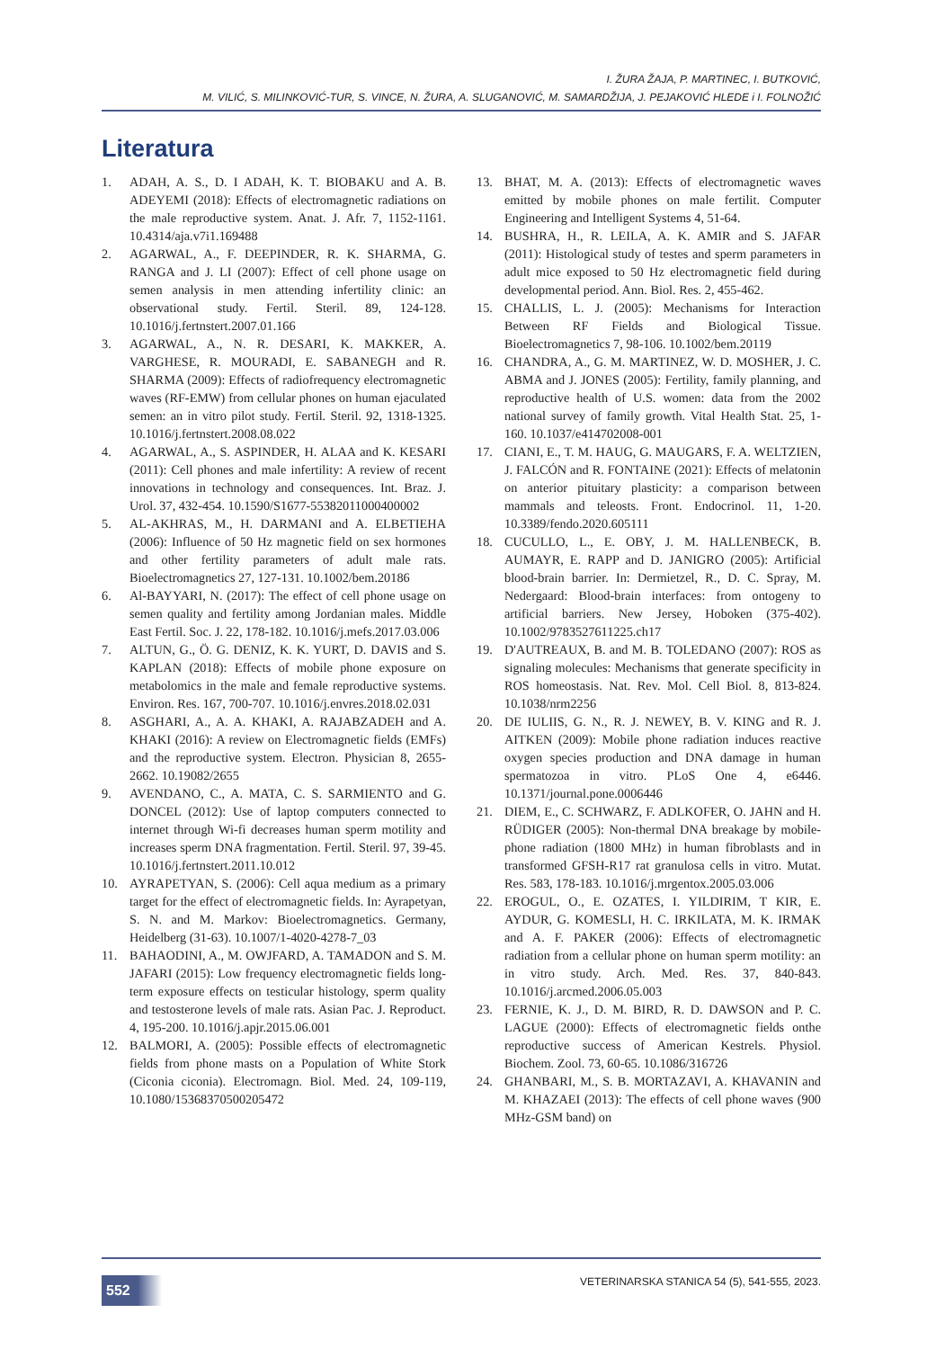I. ŽURA ŽAJA, P. MARTINEC, I. BUTKOVIĆ,
M. VILIĆ, S. MILINKOVIĆ-TUR, S. VINCE, N. ŽURA, A. SLUGANOVIĆ, M. SAMARDŽIJA, J. PEJAKOVIĆ HLEDE i I. FOLNOŽIĆ
Literatura
1. ADAH, A. S., D. I ADAH, K. T. BIOBAKU and A. B. ADEYEMI (2018): Effects of electromagnetic radiations on the male reproductive system. Anat. J. Afr. 7, 1152-1161. 10.4314/aja.v7i1.169488
2. AGARWAL, A., F. DEEPINDER, R. K. SHARMA, G. RANGA and J. LI (2007): Effect of cell phone usage on semen analysis in men attending infertility clinic: an observational study. Fertil. Steril. 89, 124-128. 10.1016/j.fertnstert.2007.01.166
3. AGARWAL, A., N. R. DESARI, K. MAKKER, A. VARGHESE, R. MOURADI, E. SABANEGH and R. SHARMA (2009): Effects of radiofrequency electromagnetic waves (RF-EMW) from cellular phones on human ejaculated semen: an in vitro pilot study. Fertil. Steril. 92, 1318-1325. 10.1016/j.fertnstert.2008.08.022
4. AGARWAL, A., S. ASPINDER, H. ALAA and K. KESARI (2011): Cell phones and male infertility: A review of recent innovations in technology and consequences. Int. Braz. J. Urol. 37, 432-454. 10.1590/S1677-55382011000400002
5. AL-AKHRAS, M., H. DARMANI and A. ELBETIEHA (2006): Influence of 50 Hz magnetic field on sex hormones and other fertility parameters of adult male rats. Bioelectromagnetics 27, 127-131. 10.1002/bem.20186
6. Al-BAYYARI, N. (2017): The effect of cell phone usage on semen quality and fertility among Jordanian males. Middle East Fertil. Soc. J. 22, 178-182. 10.1016/j.mefs.2017.03.006
7. ALTUN, G., Ö. G. DENIZ, K. K. YURT, D. DAVIS and S. KAPLAN (2018): Effects of mobile phone exposure on metabolomics in the male and female reproductive systems. Environ. Res. 167, 700-707. 10.1016/j.envres.2018.02.031
8. ASGHARI, A., A. A. KHAKI, A. RAJABZADEH and A. KHAKI (2016): A review on Electromagnetic fields (EMFs) and the reproductive system. Electron. Physician 8, 2655-2662. 10.19082/2655
9. AVENDANO, C., A. MATA, C. S. SARMIENTO and G. DONCEL (2012): Use of laptop computers connected to internet through Wi-fi decreases human sperm motility and increases sperm DNA fragmentation. Fertil. Steril. 97, 39-45. 10.1016/j.fertnstert.2011.10.012
10. AYRAPETYAN, S. (2006): Cell aqua medium as a primary target for the effect of electromagnetic fields. In: Ayrapetyan, S. N. and M. Markov: Bioelectromagnetics. Germany, Heidelberg (31-63). 10.1007/1-4020-4278-7_03
11. BAHAODINI, A., M. OWJFARD, A. TAMADON and S. M. JAFARI (2015): Low frequency electromagnetic fields long-term exposure effects on testicular histology, sperm quality and testosterone levels of male rats. Asian Pac. J. Reproduct. 4, 195-200. 10.1016/j.apjr.2015.06.001
12. BALMORI, A. (2005): Possible effects of electromagnetic fields from phone masts on a Population of White Stork (Ciconia ciconia). Electromagn. Biol. Med. 24, 109-119, 10.1080/15368370500205472
13. BHAT, M. A. (2013): Effects of electromagnetic waves emitted by mobile phones on male fertilit. Computer Engineering and Intelligent Systems 4, 51-64.
14. BUSHRA, H., R. LEILA, A. K. AMIR and S. JAFAR (2011): Histological study of testes and sperm parameters in adult mice exposed to 50 Hz electromagnetic field during developmental period. Ann. Biol. Res. 2, 455-462.
15. CHALLIS, L. J. (2005): Mechanisms for Interaction Between RF Fields and Biological Tissue. Bioelectromagnetics 7, 98-106. 10.1002/bem.20119
16. CHANDRA, A., G. M. MARTINEZ, W. D. MOSHER, J. C. ABMA and J. JONES (2005): Fertility, family planning, and reproductive health of U.S. women: data from the 2002 national survey of family growth. Vital Health Stat. 25, 1-160. 10.1037/e414702008-001
17. CIANI, E., T. M. HAUG, G. MAUGARS, F. A. WELTZIEN, J. FALCÓN and R. FONTAINE (2021): Effects of melatonin on anterior pituitary plasticity: a comparison between mammals and teleosts. Front. Endocrinol. 11, 1-20. 10.3389/fendo.2020.605111
18. CUCULLO, L., E. OBY, J. M. HALLENBECK, B. AUMAYR, E. RAPP and D. JANIGRO (2005): Artificial blood-brain barrier. In: Dermietzel, R., D. C. Spray, M. Nedergaard: Blood-brain interfaces: from ontogeny to artificial barriers. New Jersey, Hoboken (375-402). 10.1002/9783527611225.ch17
19. D'AUTREAUX, B. and M. B. TOLEDANO (2007): ROS as signaling molecules: Mechanisms that generate specificity in ROS homeostasis. Nat. Rev. Mol. Cell Biol. 8, 813-824. 10.1038/nrm2256
20. DE IULIIS, G. N., R. J. NEWEY, B. V. KING and R. J. AITKEN (2009): Mobile phone radiation induces reactive oxygen species production and DNA damage in human spermatozoa in vitro. PLoS One 4, e6446. 10.1371/journal.pone.0006446
21. DIEM, E., C. SCHWARZ, F. ADLKOFER, O. JAHN and H. RÜDIGER (2005): Non-thermal DNA breakage by mobile-phone radiation (1800 MHz) in human fibroblasts and in transformed GFSH-R17 rat granulosa cells in vitro. Mutat. Res. 583, 178-183. 10.1016/j.mrgentox.2005.03.006
22. EROGUL, O., E. OZATES, I. YILDIRIM, T KIR, E. AYDUR, G. KOMESLI, H. C. IRKILATA, M. K. IRMAK and A. F. PAKER (2006): Effects of electromagnetic radiation from a cellular phone on human sperm motility: an in vitro study. Arch. Med. Res. 37, 840-843. 10.1016/j.arcmed.2006.05.003
23. FERNIE, K. J., D. M. BIRD, R. D. DAWSON and P. C. LAGUE (2000): Effects of electromagnetic fields onthe reproductive success of American Kestrels. Physiol. Biochem. Zool. 73, 60-65. 10.1086/316726
24. GHANBARI, M., S. B. MORTAZAVI, A. KHAVANIN and M. KHAZAEI (2013): The effects of cell phone waves (900 MHz-GSM band) on
552
VETERINARSKA STANICA 54 (5), 541-555, 2023.